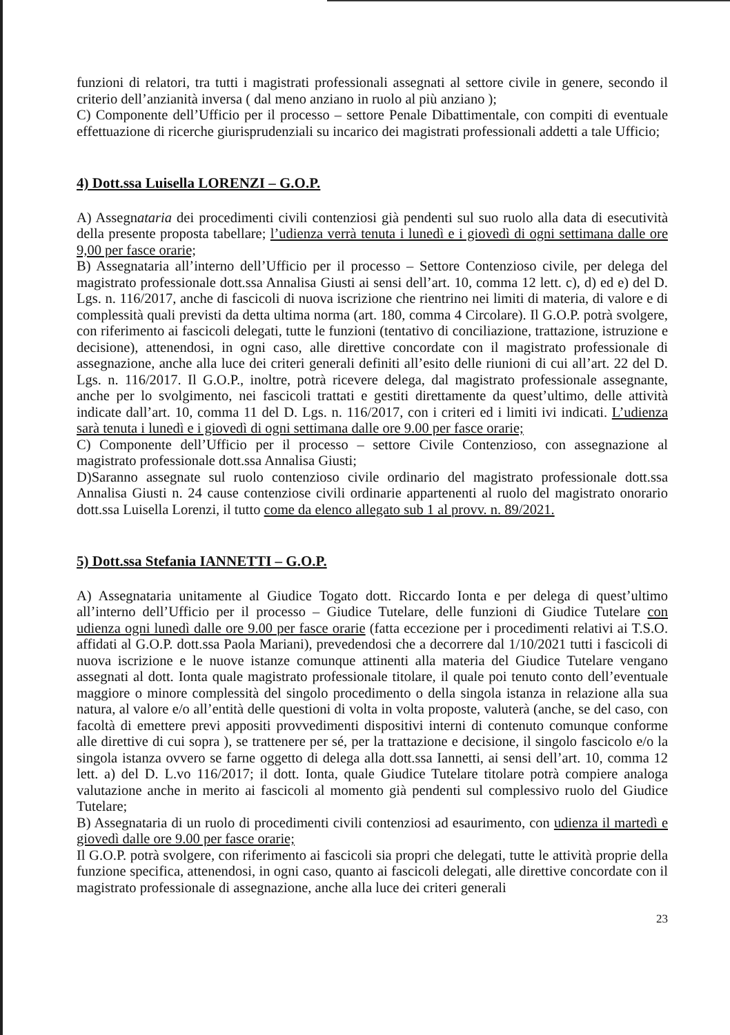funzioni di relatori, tra tutti i magistrati professionali assegnati al settore civile in genere, secondo il criterio dell’anzianità inversa ( dal meno anziano in ruolo al più anziano );
C) Componente dell’Ufficio per il processo – settore Penale Dibattimentale, con compiti di eventuale effettuazione di ricerche giurisprudenziali su incarico dei magistrati professionali addetti a tale Ufficio;
4) Dott.ssa Luisella LORENZI – G.O.P.
A) Assegnataria dei procedimenti civili contenziosi già pendenti sul suo ruolo alla data di esecutività della presente proposta tabellare; l’udienza verrà tenuta i lunedì e i giovedì di ogni settimana dalle ore 9,00 per fasce orarie;
B) Assegnataria all’interno dell’Ufficio per il processo – Settore Contenzioso civile, per delega del magistrato professionale dott.ssa Annalisa Giusti ai sensi dell’art. 10, comma 12 lett. c), d) ed e) del D. Lgs. n. 116/2017, anche di fascicoli di nuova iscrizione che rientrino nei limiti di materia, di valore e di complessità quali previsti da detta ultima norma (art. 180, comma 4 Circolare). Il G.O.P. potrà svolgere, con riferimento ai fascicoli delegati, tutte le funzioni (tentativo di conciliazione, trattazione, istruzione e decisione), attenendosi, in ogni caso, alle direttive concordate con il magistrato professionale di assegnazione, anche alla luce dei criteri generali definiti all’esito delle riunioni di cui all’art. 22 del D. Lgs. n. 116/2017. Il G.O.P., inoltre, potrà ricevere delega, dal magistrato professionale assegnante, anche per lo svolgimento, nei fascicoli trattati e gestiti direttamente da quest’ultimo, delle attività indicate dall’art. 10, comma 11 del D. Lgs. n. 116/2017, con i criteri ed i limiti ivi indicati. L’udienza sarà tenuta i lunedì e i giovedì di ogni settimana dalle ore 9.00 per fasce orarie;
C) Componente dell’Ufficio per il processo – settore Civile Contenzioso, con assegnazione al magistrato professionale dott.ssa Annalisa Giusti;
D)Saranno assegnate sul ruolo contenzioso civile ordinario del magistrato professionale dott.ssa Annalisa Giusti n. 24 cause contenziose civili ordinarie appartenenti al ruolo del magistrato onorario dott.ssa Luisella Lorenzi, il tutto come da elenco allegato sub 1 al provv. n. 89/2021.
5) Dott.ssa Stefania IANNETTI – G.O.P.
A) Assegnataria unitamente al Giudice Togato dott. Riccardo Ionta e per delega di quest’ultimo all’interno dell’Ufficio per il processo – Giudice Tutelare, delle funzioni di Giudice Tutelare con udienza ogni lunedì dalle ore 9.00 per fasce orarie (fatta eccezione per i procedimenti relativi ai T.S.O. affidati al G.O.P. dott.ssa Paola Mariani), prevedendosi che a decorrere dal 1/10/2021 tutti i fascicoli di nuova iscrizione e le nuove istanze comunque attinenti alla materia del Giudice Tutelare vengano assegnati al dott. Ionta quale magistrato professionale titolare, il quale poi tenuto conto dell’eventuale maggiore o minore complessità del singolo procedimento o della singola istanza in relazione alla sua natura, al valore e/o all’entità delle questioni di volta in volta proposte, valuterà (anche, se del caso, con facoltà di emettere previ appositi provvedimenti dispositivi interni di contenuto comunque conforme alle direttive di cui sopra ), se trattenere per sé, per la trattazione e decisione, il singolo fascicolo e/o la singola istanza ovvero se farne oggetto di delega alla dott.ssa Iannetti, ai sensi dell’art. 10, comma 12 lett. a) del D. L.vo 116/2017; il dott. Ionta, quale Giudice Tutelare titolare potrà compiere analoga valutazione anche in merito ai fascicoli al momento già pendenti sul complessivo ruolo del Giudice Tutelare;
B) Assegnataria di un ruolo di procedimenti civili contenziosi ad esaurimento, con udienza il martedì e giovedì dalle ore 9.00 per fasce orarie;
Il G.O.P. potrà svolgere, con riferimento ai fascicoli sia propri che delegati, tutte le attività proprie della funzione specifica, attenendosi, in ogni caso, quanto ai fascicoli delegati, alle direttive concordate con il magistrato professionale di assegnazione, anche alla luce dei criteri generali
23